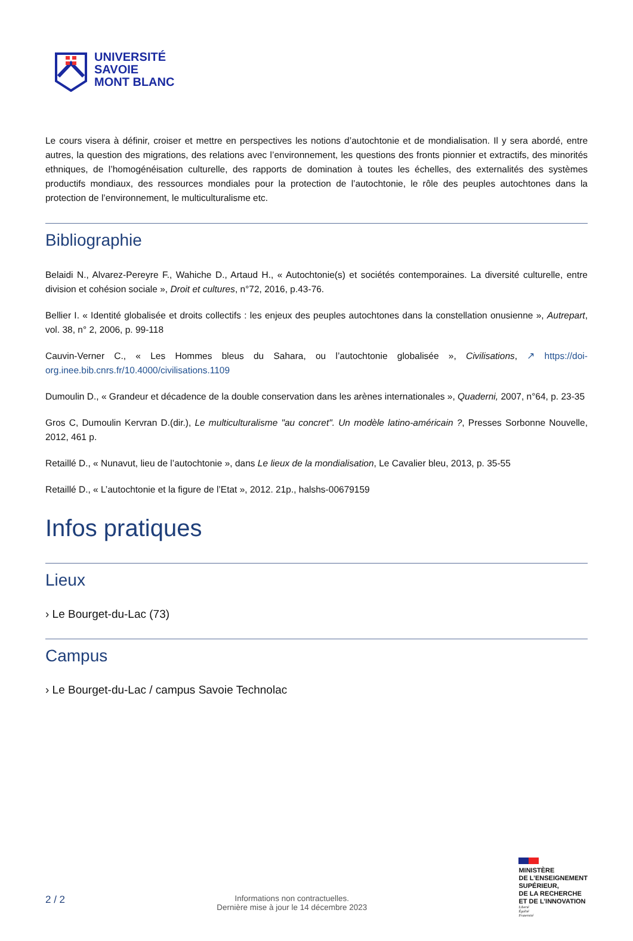UNIVERSITÉ
SAVOIE
MONT BLANC
Le cours visera à définir, croiser et mettre en perspectives les notions d’autochtonie et de mondialisation. Il y sera abordé, entre autres, la question des migrations, des relations avec l’environnement, les questions des fronts pionnier et extractifs, des minorités ethniques, de l’homogénéisation culturelle, des rapports de domination à toutes les échelles, des externalités des systèmes productifs mondiaux, des ressources mondiales pour la protection de l’autochtonie, le rôle des peuples autochtones dans la protection de l’environnement, le multiculturalisme etc.
Bibliographie
Belaidi N., Alvarez-Pereyre F., Wahiche D., Artaud H., « Autochtonie(s) et sociétés contemporaines. La diversité culturelle, entre division et cohésion sociale », Droit et cultures, n°72, 2016, p.43-76.
Bellier I. « Identité globalisée et droits collectifs : les enjeux des peuples autochtones dans la constellation onusienne », Autrepart, vol. 38, n° 2, 2006, p. 99-118
Cauvin-Verner C., « Les Hommes bleus du Sahara, ou l’autochtonie globalisée », Civilisations, ↗ https://doi-org.inee.bib.cnrs.fr/10.4000/civilisations.1109
Dumoulin D., « Grandeur et décadence de la double conservation dans les arènes internationales », Quaderni, 2007, n°64, p. 23-35
Gros C, Dumoulin Kervran D.(dir.), Le multiculturalisme "au concret". Un modèle latino-américain ?, Presses Sorbonne Nouvelle, 2012, 461 p.
Retaillé D., « Nunavut, lieu de l’autochtonie », dans Le lieux de la mondialisation, Le Cavalier bleu, 2013, p. 35-55
Retaillé D., « L’autochtonie et la figure de l’Etat », 2012. 21p., halshs-00679159
Infos pratiques
Lieux
› Le Bourget-du-Lac (73)
Campus
› Le Bourget-du-Lac / campus Savoie Technolac
2 / 2
Informations non contractuelles.
Dernière mise à jour le 14 décembre 2023
MINISTÈRE
DE L’ENSEIGNEMENT
SUPÉRIEUR,
DE LA RECHERCHE
ET DE L’INNOVATION
Liberté
Égalité
Fraternité